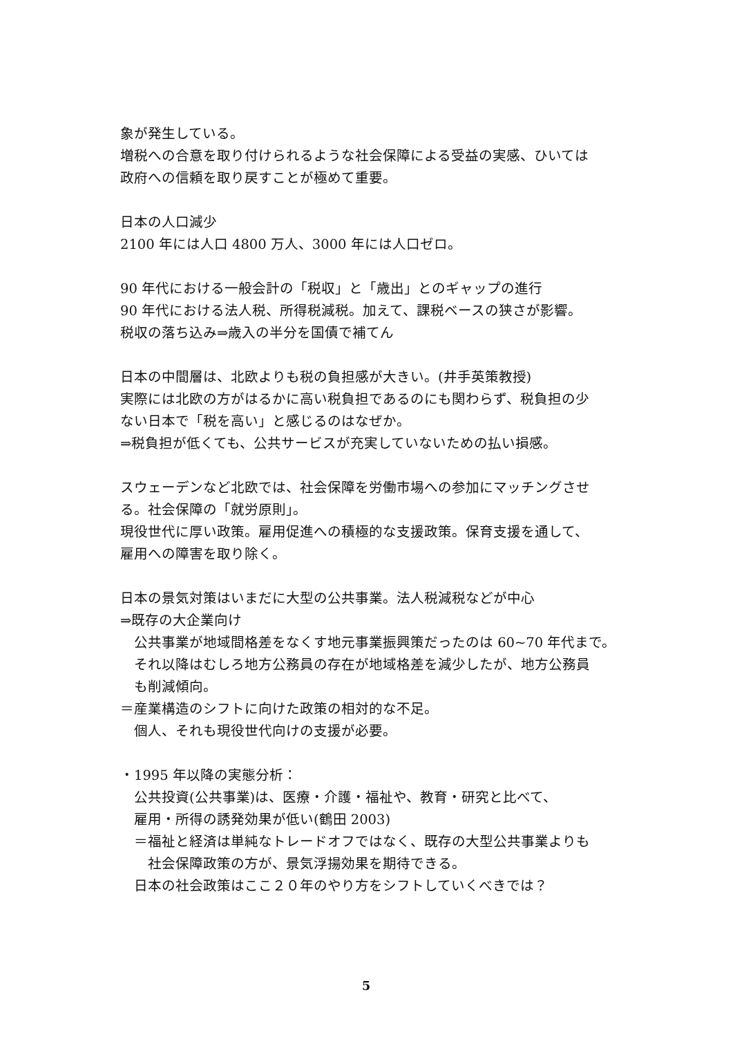象が発生している。
増税への合意を取り付けられるような社会保障による受益の実感、ひいては
政府への信頼を取り戻すことが極めて重要。
日本の人口減少
2100 年には人口 4800 万人、3000 年には人口ゼロ。
90 年代における一般会計の「税収」と「歳出」とのギャップの進行
90 年代における法人税、所得税減税。加えて、課税ベースの狭さが影響。
税収の落ち込み⇒歳入の半分を国債で補てん
日本の中間層は、北欧よりも税の負担感が大きい。(井手英策教授)
実際には北欧の方がはるかに高い税負担であるのにも関わらず、税負担の少
ない日本で「税を高い」と感じるのはなぜか。
⇒税負担が低くても、公共サービスが充実していないための払い損感。
スウェーデンなど北欧では、社会保障を労働市場への参加にマッチングさせ
る。社会保障の「就労原則」。
現役世代に厚い政策。雇用促進への積極的な支援政策。保育支援を通して、
雇用への障害を取り除く。
日本の景気対策はいまだに大型の公共事業。法人税減税などが中心
⇒既存の大企業向け
公共事業が地域間格差をなくす地元事業振興策だったのは 60~70 年代まで。
それ以降はむしろ地方公務員の存在が地域格差を減少したが、地方公務員
も削減傾向。
＝産業構造のシフトに向けた政策の相対的な不足。
個人、それも現役世代向けの支援が必要。
・1995 年以降の実態分析：
公共投資(公共事業)は、医療・介護・福祉や、教育・研究と比べて、
雇用・所得の誘発効果が低い(鶴田 2003)
＝福祉と経済は単純なトレードオフではなく、既存の大型公共事業よりも
社会保障政策の方が、景気浮揚効果を期待できる。
日本の社会政策はここ２０年のやり方をシフトしていくべきでは？
5